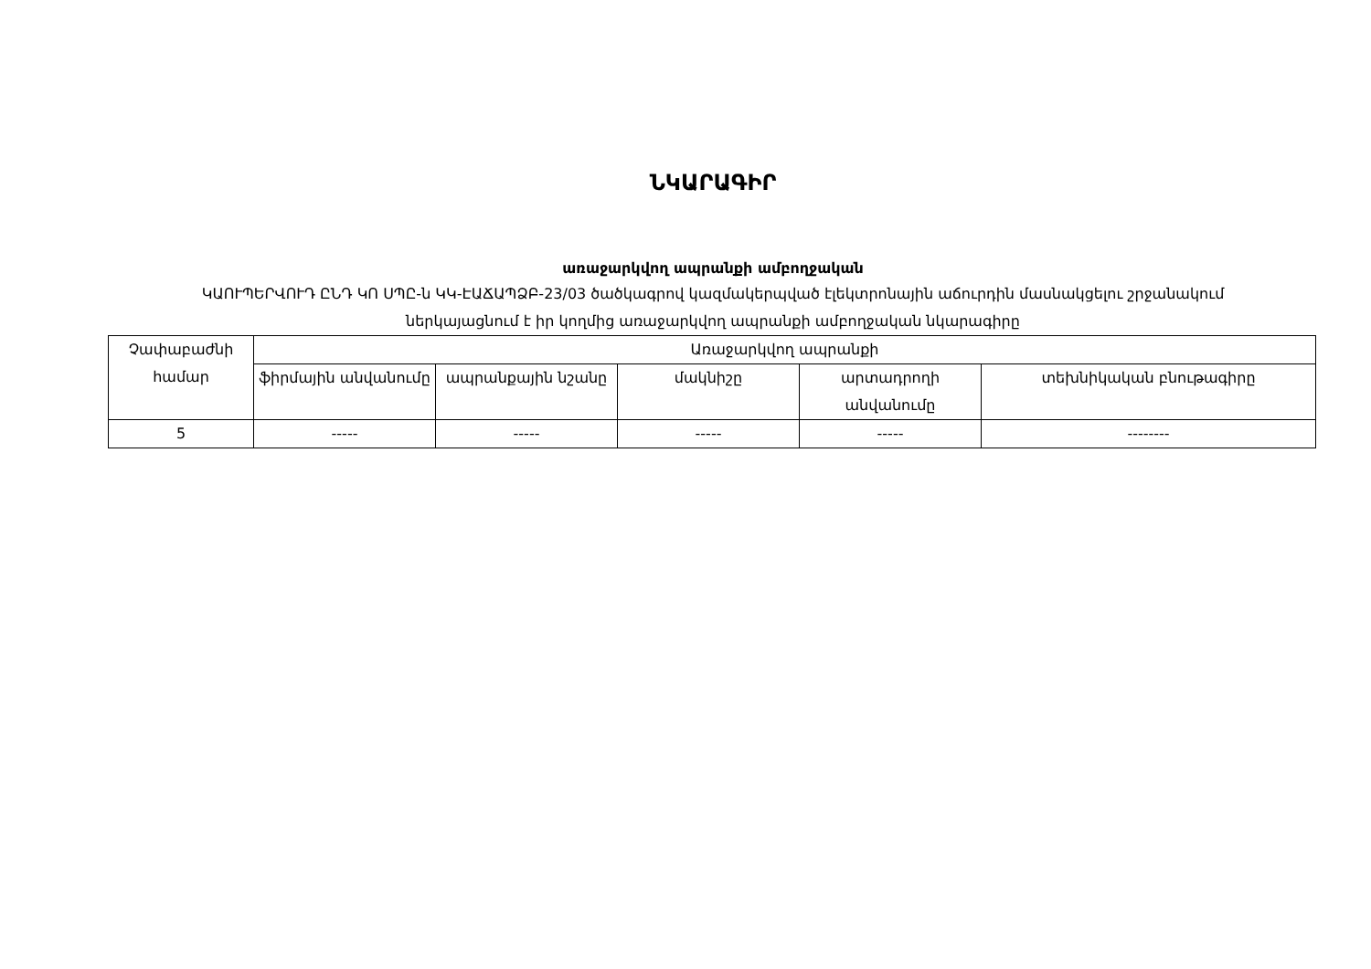ՆԿԱՐԱԳԻՐ
առաջարկվող ապրանքի ամբողջական
ԿԱՈՒՊԵՐՎՈՒԴ ԸՆԴ ԿՈ ՍՊԸ-ն ԿԿ-ԷԱՃԱՊՁԲ-23/03 ծածկագրով կազմակերպված էլեկտրոնային աճուրդին մասնակցելու շրջանակում ներկայացնում է իր կողմից առաջարկվող ապրանքի ամբողջական նկարագիրը
| Չափաբաժնի համար | Առաջարկվող ապրանքի | | | | |
| --- | --- | --- | --- | --- | --- |
| | ֆիրմային անվանումը | ապրանքային նշանը | մակնիշը | արտադրողի անվանումը | տեխնիկական բնութագիրը |
| 5 | ----- | ----- | ----- | ----- | -------- |